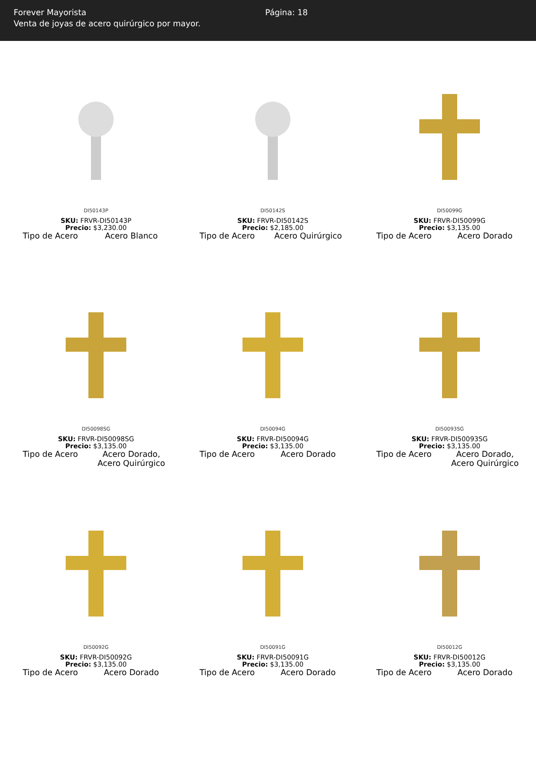Forever Mayorista
Venta de joyas de acero quirúrgico por mayor.
Página: 18
DI50143P
SKU: FRVR-DI50143P
Precio: $3,230.00
Tipo de Acero Acero Blanco
DI50142S
SKU: FRVR-DI50142S
Precio: $2,185.00
Tipo de Acero Acero Quirúrgico
DI50099G
SKU: FRVR-DI50099G
Precio: $3,135.00
Tipo de Acero Acero Dorado
DI50098SG
SKU: FRVR-DI50098SG
Precio: $3,135.00
Tipo de Acero Acero Dorado, Acero Quirúrgico
DI50094G
SKU: FRVR-DI50094G
Precio: $3,135.00
Tipo de Acero Acero Dorado
DI50093SG
SKU: FRVR-DI50093SG
Precio: $3,135.00
Tipo de Acero Acero Dorado, Acero Quirúrgico
DI50092G
SKU: FRVR-DI50092G
Precio: $3,135.00
Tipo de Acero Acero Dorado
DI50091G
SKU: FRVR-DI50091G
Precio: $3,135.00
Tipo de Acero Acero Dorado
DI50012G
SKU: FRVR-DI50012G
Precio: $3,135.00
Tipo de Acero Acero Dorado